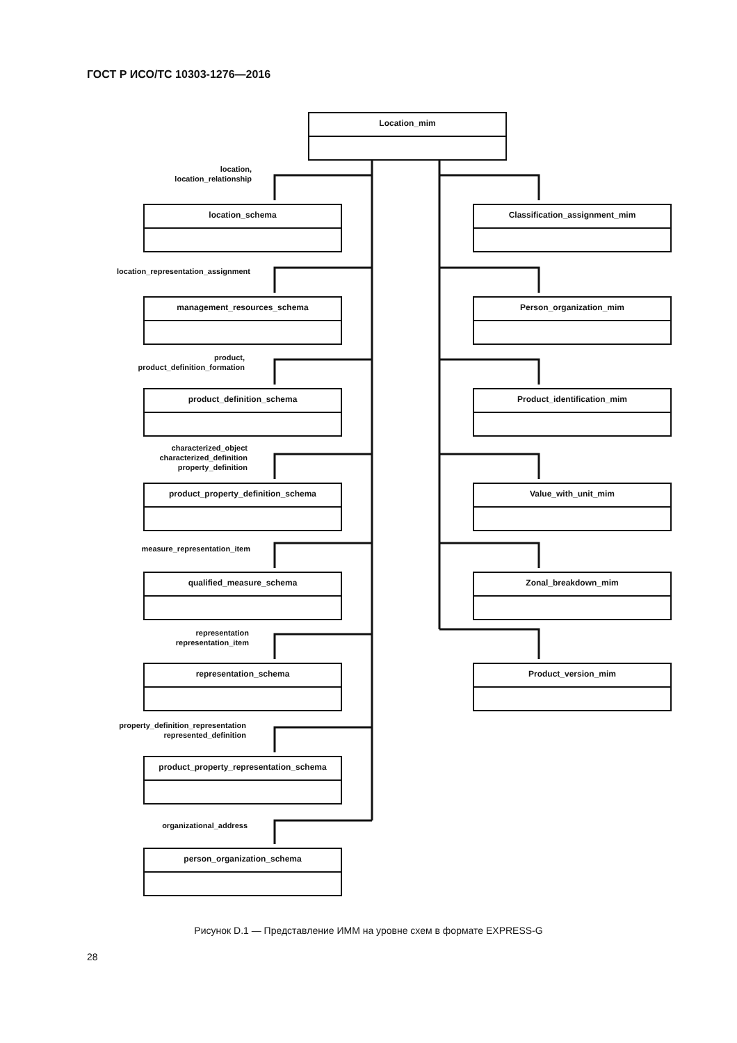ГОСТ Р ИСО/ТС 10303-1276—2016
Location_mim
location,
location_relationship
location_schema Classification_assignment_mim
location_representation_assignment
management_resources_schema Person_organization_mim
product,
product_definition_formation
product_definition_schema Product_identification_mim
characterized_object
characterized_definition
property_definition
product_property_definition_schema
Value_with_unit_mim
measure_representation_item
qualified_measure_schema Zonal_breakdown_mim
representation
representation_item
representation_schema Product_version_mim
property_definition_representation
represented_definition
product_property_representation_schema
organizational_address
person_organization_schema
Рисунок D.1 — Представление ИММ на уровне схем в формате EXPRESS-G
28